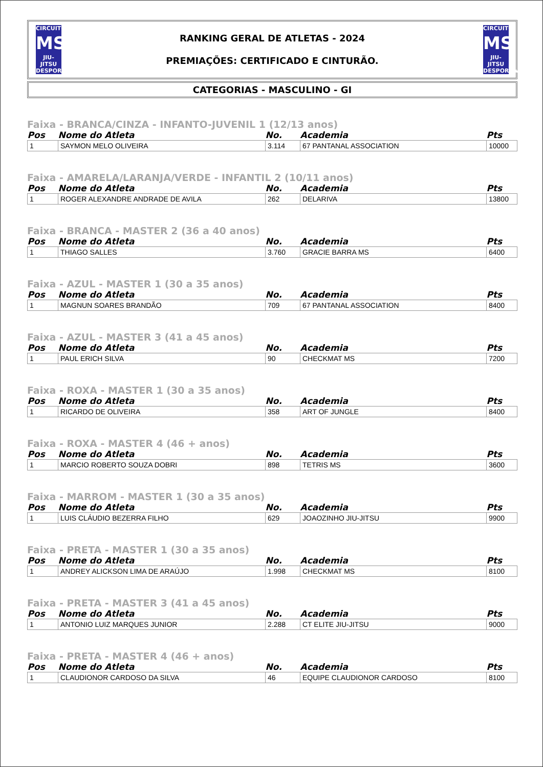CIRCUITO
MS
JIU-JITSU DESPORTIVO
RANKING GERAL DE ATLETAS - 2024
PREMIAÇÕES: CERTIFICADO E CINTURÃO.
CIRCUITO
MS
JIU-JITSU DESPORTIVO
CATEGORIAS - MASCULINO - GI
Faixa - BRANCA/CINZA - INFANTO-JUVENIL 1 (12/13 anos)
| Pos | Nome do Atleta | No. | Academia | Pts |
| --- | --- | --- | --- | --- |
| 1 | SAYMON MELO OLIVEIRA | 3.114 | 67 PANTANAL ASSOCIATION | 10000 |
Faixa - AMARELA/LARANJA/VERDE - INFANTIL 2 (10/11 anos)
| Pos | Nome do Atleta | No. | Academia | Pts |
| --- | --- | --- | --- | --- |
| 1 | ROGER ALEXANDRE ANDRADE DE AVILA | 262 | DELARIVA | 13800 |
Faixa - BRANCA - MASTER 2 (36 a 40 anos)
| Pos | Nome do Atleta | No. | Academia | Pts |
| --- | --- | --- | --- | --- |
| 1 | THIAGO SALLES | 3.760 | GRACIE BARRA MS | 6400 |
Faixa - AZUL - MASTER 1 (30 a 35 anos)
| Pos | Nome do Atleta | No. | Academia | Pts |
| --- | --- | --- | --- | --- |
| 1 | MAGNUN SOARES BRANDÃO | 709 | 67 PANTANAL ASSOCIATION | 8400 |
Faixa - AZUL - MASTER 3 (41 a 45 anos)
| Pos | Nome do Atleta | No. | Academia | Pts |
| --- | --- | --- | --- | --- |
| 1 | PAUL ERICH SILVA | 90 | CHECKMAT MS | 7200 |
Faixa - ROXA - MASTER 1 (30 a 35 anos)
| Pos | Nome do Atleta | No. | Academia | Pts |
| --- | --- | --- | --- | --- |
| 1 | RICARDO DE OLIVEIRA | 358 | ART OF JUNGLE | 8400 |
Faixa - ROXA - MASTER 4 (46 + anos)
| Pos | Nome do Atleta | No. | Academia | Pts |
| --- | --- | --- | --- | --- |
| 1 | MARCIO ROBERTO SOUZA DOBRI | 898 | TETRIS MS | 3600 |
Faixa - MARROM - MASTER 1 (30 a 35 anos)
| Pos | Nome do Atleta | No. | Academia | Pts |
| --- | --- | --- | --- | --- |
| 1 | LUIS CLÁUDIO BEZERRA FILHO | 629 | JOAOZINHO JIU-JITSU | 9900 |
Faixa - PRETA - MASTER 1 (30 a 35 anos)
| Pos | Nome do Atleta | No. | Academia | Pts |
| --- | --- | --- | --- | --- |
| 1 | ANDREY ALICKSON LIMA DE ARAÚJO | 1.998 | CHECKMAT MS | 8100 |
Faixa - PRETA - MASTER 3 (41 a 45 anos)
| Pos | Nome do Atleta | No. | Academia | Pts |
| --- | --- | --- | --- | --- |
| 1 | ANTONIO LUIZ MARQUES JUNIOR | 2.288 | CT ELITE JIU-JITSU | 9000 |
Faixa - PRETA - MASTER 4 (46 + anos)
| Pos | Nome do Atleta | No. | Academia | Pts |
| --- | --- | --- | --- | --- |
| 1 | CLAUDIONOR CARDOSO DA SILVA | 46 | EQUIPE CLAUDIONOR CARDOSO | 8100 |